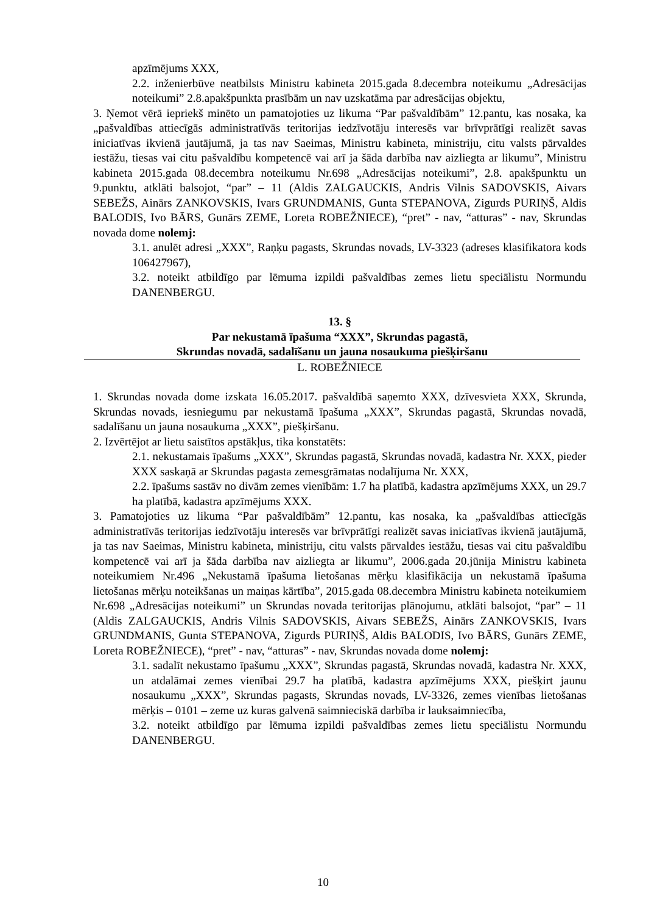apzīmējums XXX,
2.2. inženierbūve neatbilsts Ministru kabineta 2015.gada 8.decembra noteikumu „Adresācijas noteikumi” 2.8.apakšpunkta prasībām un nav uzskatāma par adresācijas objektu,
3. Ņemot vērā iepriekš minēto un pamatojoties uz likuma “Par pašvaldībām” 12.pantu, kas nosaka, ka „pašvaldības attiecīgās administratīvās teritorijas iedzīvotāju interesēs var brīvprātīgi realizēt savas iniciatīvas ikvienā jautājumā, ja tas nav Saeimas, Ministru kabineta, ministriju, citu valsts pārvaldes iestāžu, tiesas vai citu pašvaldību kompetencē vai arī ja šāda darbība nav aizliegta ar likumu”, Ministru kabineta 2015.gada 08.decembra noteikumu Nr.698 „Adresācijas noteikumi”, 2.8. apakšpunktu un 9.punktu, atklāti balsojot, “par” – 11 (Aldis ZALGAUCKIS, Andris Vilnis SADOVSKIS, Aivars SEBEŽS, Ainārs ZANKOVSKIS, Ivars GRUNDMANIS, Gunta STEPANOVA, Zigurds PURIŅŠ, Aldis BALODIS, Ivo BĀRS, Gunārs ZEME, Loreta ROBEŽNIECE), “pret” - nav, “atturas” - nav, Skrundas novada dome nolemj:
3.1. anulēt adresi „XXX”, Raņķu pagasts, Skrundas novads, LV-3323 (adreses klasifikatora kods 106427967),
3.2. noteikt atbildīgo par lēmuma izpildi pašvaldības zemes lietu speciālistu Normundu DANENBERGU.
13. §
Par nekustamā īpašuma “XXX”, Skrundas pagastā,
Skrundas novadā, sadalīšanu un jauna nosaukuma piešķiršanu
L. ROBEŽNIECE
1. Skrundas novada dome izskata 16.05.2017. pašvaldībā saņemto XXX, dzīvesvieta XXX, Skrunda, Skrundas novads, iesniegumu par nekustamā īpašuma „XXX”, Skrundas pagastā, Skrundas novadā, sadalīšanu un jauna nosaukuma „XXX”, piešķiršanu.
2. Izvērtējot ar lietu saistītos apstākļus, tika konstatēts:
2.1. nekustamais īpašums „XXX”, Skrundas pagastā, Skrundas novadā, kadastra Nr. XXX, pieder XXX saskaņā ar Skrundas pagasta zemesgrāmatas nodalījuma Nr. XXX,
2.2. īpašums sastāv no divām zemes vienībām: 1.7 ha platībā, kadastra apzīmējums XXX, un 29.7 ha platībā, kadastra apzīmējums XXX.
3. Pamatojoties uz likuma “Par pašvaldībām” 12.pantu, kas nosaka, ka „pašvaldības attiecīgās administratīvās teritorijas iedzīvotāju interesēs var brīvprātīgi realizēt savas iniciatīvas ikvienā jautājumā, ja tas nav Saeimas, Ministru kabineta, ministriju, citu valsts pārvaldes iestāžu, tiesas vai citu pašvaldību kompetencē vai arī ja šāda darbība nav aizliegta ar likumu”, 2006.gada 20.jūnija Ministru kabineta noteikumiem Nr.496 „Nekustamā īpašuma lietošanas mērķu klasifikācija un nekustamā īpašuma lietošanas mērķu noteikšanas un maiņas kārtība”, 2015.gada 08.decembra Ministru kabineta noteikumiem Nr.698 „Adresācijas noteikumi” un Skrundas novada teritorijas plānojumu, atklāti balsojot, “par” – 11 (Aldis ZALGAUCKIS, Andris Vilnis SADOVSKIS, Aivars SEBEŽS, Ainārs ZANKOVSKIS, Ivars GRUNDMANIS, Gunta STEPANOVA, Zigurds PURIŅŠ, Aldis BALODIS, Ivo BĀRS, Gunārs ZEME, Loreta ROBEŽNIECE), “pret” - nav, “atturas” - nav, Skrundas novada dome nolemj:
3.1. sadalīt nekustamo īpašumu „XXX”, Skrundas pagastā, Skrundas novadā, kadastra Nr. XXX, un atdalāmai zemes vienībai 29.7 ha platībā, kadastra apzīmējums XXX, piešķirt jaunu nosaukumu „XXX”, Skrundas pagasts, Skrundas novads, LV-3326, zemes vienības lietošanas mērķis – 0101 – zeme uz kuras galvenā saimnieciskā darbība ir lauksaimniecība,
3.2. noteikt atbildīgo par lēmuma izpildi pašvaldības zemes lietu speciālistu Normundu DANENBERGU.
10